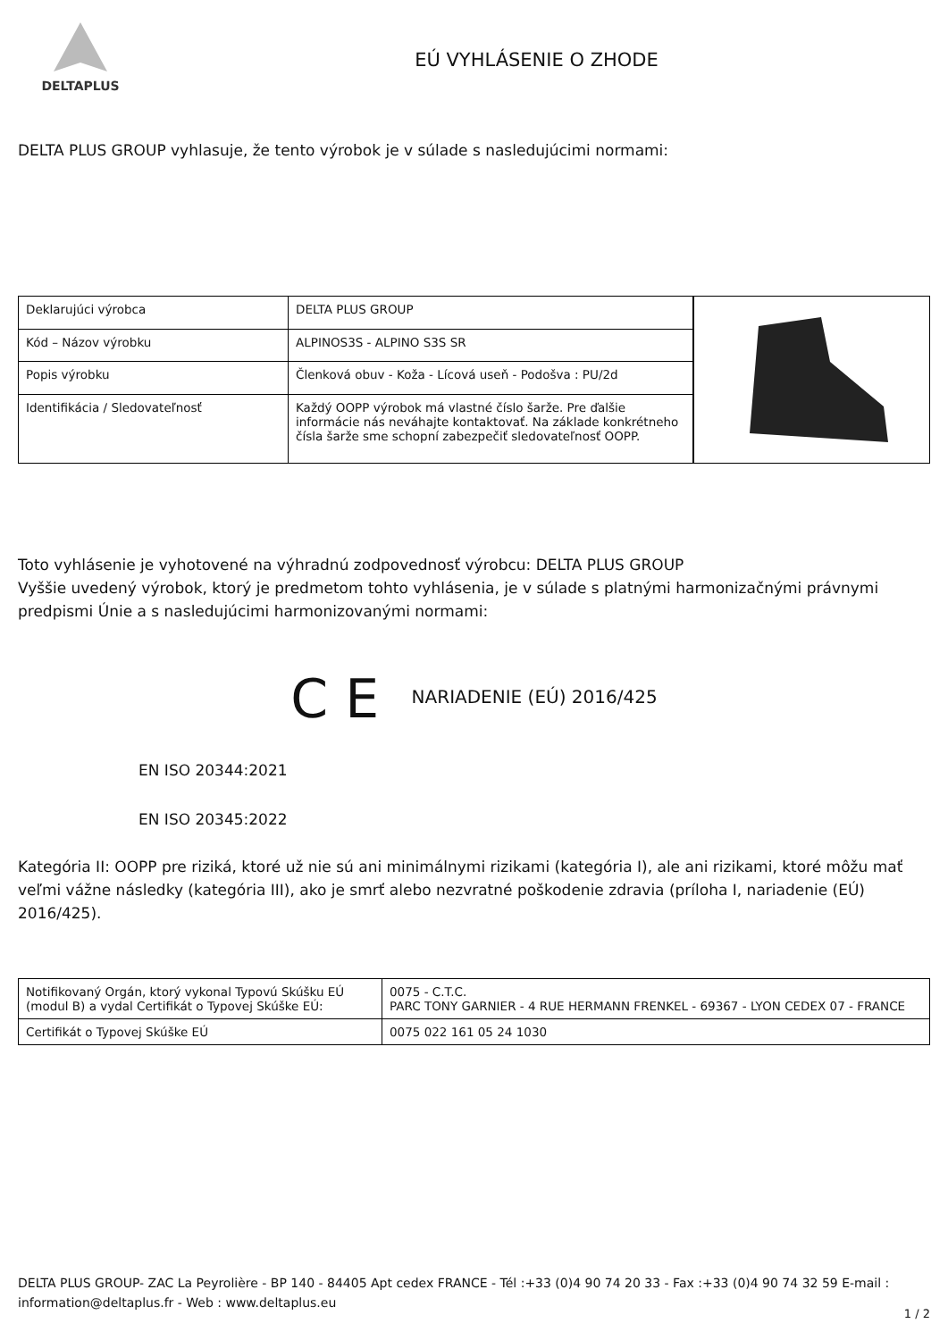DELTAPLUS
EÚ VYHLÁSENIE O ZHODE
DELTA PLUS GROUP vyhlasuje, že tento výrobok je v súlade s nasledujúcimi normami:
| Deklarujúci výrobca | DELTA PLUS GROUP |
| Kód – Názov výrobku | ALPINOS3S - ALPINO S3S SR |
| Popis výrobku | Členková obuv - Koža - Lícová useň - Podošva : PU/2d |
| Identifikácia / Sledovateľnosť | Každý OOPP výrobok má vlastné číslo šarže. Pre ďalšie informácie nás neváhajte kontaktovať. Na základe konkrétneho čísla šarže sme schopní zabezpečiť sledovateľnosť OOPP. |
Toto vyhlásenie je vyhotovené na výhradnú zodpovednosť výrobcu: DELTA PLUS GROUP
Vyššie uvedený výrobok, ktorý je predmetom tohto vyhlásenia, je v súlade s platnými harmonizačnými právnymi predpismi Únie a s nasledujúcimi harmonizovanými normami:
C E NARIADENIE (EÚ) 2016/425
EN ISO 20344:2021
EN ISO 20345:2022
Kategória II: OOPP pre riziká, ktoré už nie sú ani minimálnymi rizikami (kategória I), ale ani rizikami, ktoré môžu mať veľmi vážne následky (kategória III), ako je smrť alebo nezvratné poškodenie zdravia (príloha I, nariadenie (EÚ) 2016/425).
| Notifikovaný Orgán, ktorý vykonal Typovú Skúšku EÚ (modul B) a vydal Certifikát o Typovej Skúške EÚ: | 0075 - C.T.C. PARC TONY GARNIER - 4 RUE HERMANN FRENKEL - 69367 - LYON CEDEX 07 - FRANCE |
| Certifikát o Typovej Skúške EÚ | 0075 022 161 05 24 1030 |
DELTA PLUS GROUP- ZAC La Peyrolière - BP 140 - 84405 Apt cedex FRANCE - Tél :+33 (0)4 90 74 20 33 - Fax :+33 (0)4 90 74 32 59 E-mail : information@deltaplus.fr - Web : www.deltaplus.eu
1 / 2